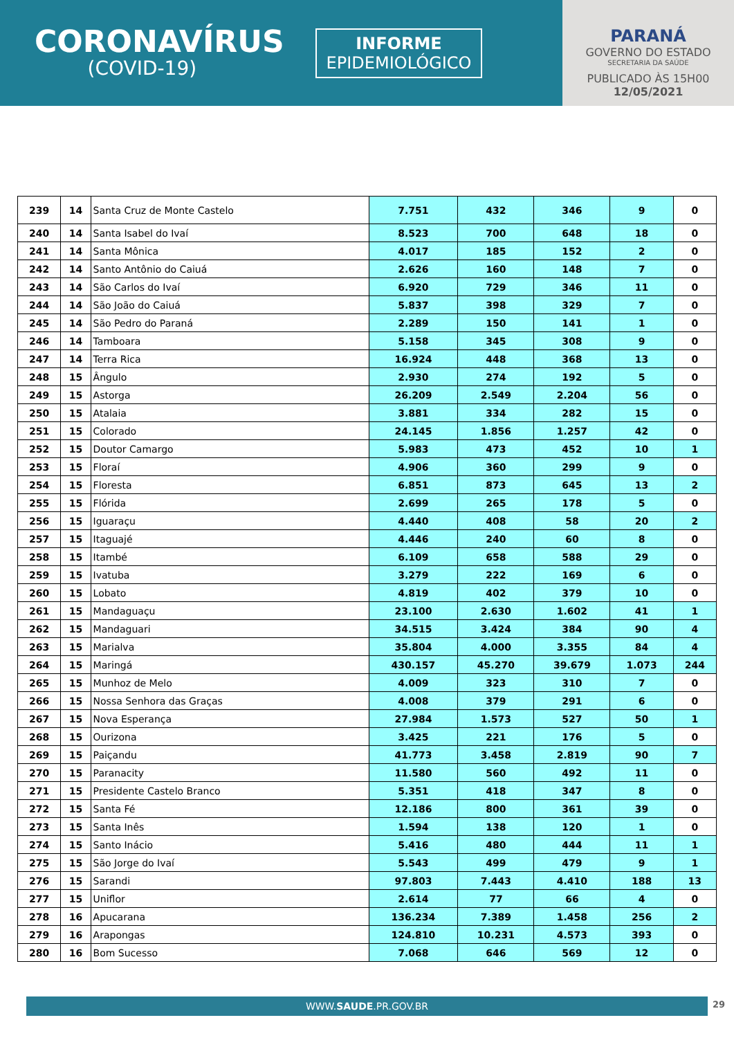CORONAVÍRUS
(COVID-19)
INFORME
EPIDEMIOLÓGICO
PARANÁ
GOVERNO DO ESTADO
SECRETARIA DA SAÚDE
PUBLICADO ÀS 15H00
12/05/2021
| 239 | 14 | Santa Cruz de Monte Castelo | 7.751 | 432 | 346 | 9 | 0 |
| 240 | 14 | Santa Isabel do Ivaí | 8.523 | 700 | 648 | 18 | 0 |
| 241 | 14 | Santa Mônica | 4.017 | 185 | 152 | 2 | 0 |
| 242 | 14 | Santo Antônio do Caiuá | 2.626 | 160 | 148 | 7 | 0 |
| 243 | 14 | São Carlos do Ivaí | 6.920 | 729 | 346 | 11 | 0 |
| 244 | 14 | São João do Caiuá | 5.837 | 398 | 329 | 7 | 0 |
| 245 | 14 | São Pedro do Paraná | 2.289 | 150 | 141 | 1 | 0 |
| 246 | 14 | Tamboara | 5.158 | 345 | 308 | 9 | 0 |
| 247 | 14 | Terra Rica | 16.924 | 448 | 368 | 13 | 0 |
| 248 | 15 | Ângulo | 2.930 | 274 | 192 | 5 | 0 |
| 249 | 15 | Astorga | 26.209 | 2.549 | 2.204 | 56 | 0 |
| 250 | 15 | Atalaia | 3.881 | 334 | 282 | 15 | 0 |
| 251 | 15 | Colorado | 24.145 | 1.856 | 1.257 | 42 | 0 |
| 252 | 15 | Doutor Camargo | 5.983 | 473 | 452 | 10 | 1 |
| 253 | 15 | Floraí | 4.906 | 360 | 299 | 9 | 0 |
| 254 | 15 | Floresta | 6.851 | 873 | 645 | 13 | 2 |
| 255 | 15 | Flórida | 2.699 | 265 | 178 | 5 | 0 |
| 256 | 15 | Iguaraçu | 4.440 | 408 | 58 | 20 | 2 |
| 257 | 15 | Itaguajé | 4.446 | 240 | 60 | 8 | 0 |
| 258 | 15 | Itambé | 6.109 | 658 | 588 | 29 | 0 |
| 259 | 15 | Ivatuba | 3.279 | 222 | 169 | 6 | 0 |
| 260 | 15 | Lobato | 4.819 | 402 | 379 | 10 | 0 |
| 261 | 15 | Mandaguaçu | 23.100 | 2.630 | 1.602 | 41 | 1 |
| 262 | 15 | Mandaguari | 34.515 | 3.424 | 384 | 90 | 4 |
| 263 | 15 | Marialva | 35.804 | 4.000 | 3.355 | 84 | 4 |
| 264 | 15 | Maringá | 430.157 | 45.270 | 39.679 | 1.073 | 244 |
| 265 | 15 | Munhoz de Melo | 4.009 | 323 | 310 | 7 | 0 |
| 266 | 15 | Nossa Senhora das Graças | 4.008 | 379 | 291 | 6 | 0 |
| 267 | 15 | Nova Esperança | 27.984 | 1.573 | 527 | 50 | 1 |
| 268 | 15 | Ourizona | 3.425 | 221 | 176 | 5 | 0 |
| 269 | 15 | Paiçandu | 41.773 | 3.458 | 2.819 | 90 | 7 |
| 270 | 15 | Paranacity | 11.580 | 560 | 492 | 11 | 0 |
| 271 | 15 | Presidente Castelo Branco | 5.351 | 418 | 347 | 8 | 0 |
| 272 | 15 | Santa Fé | 12.186 | 800 | 361 | 39 | 0 |
| 273 | 15 | Santa Inês | 1.594 | 138 | 120 | 1 | 0 |
| 274 | 15 | Santo Inácio | 5.416 | 480 | 444 | 11 | 1 |
| 275 | 15 | São Jorge do Ivaí | 5.543 | 499 | 479 | 9 | 1 |
| 276 | 15 | Sarandi | 97.803 | 7.443 | 4.410 | 188 | 13 |
| 277 | 15 | Uniflor | 2.614 | 77 | 66 | 4 | 0 |
| 278 | 16 | Apucarana | 136.234 | 7.389 | 1.458 | 256 | 2 |
| 279 | 16 | Arapongas | 124.810 | 10.231 | 4.573 | 393 | 0 |
| 280 | 16 | Bom Sucesso | 7.068 | 646 | 569 | 12 | 0 |
WWW.SAUDE.PR.GOV.BR 29